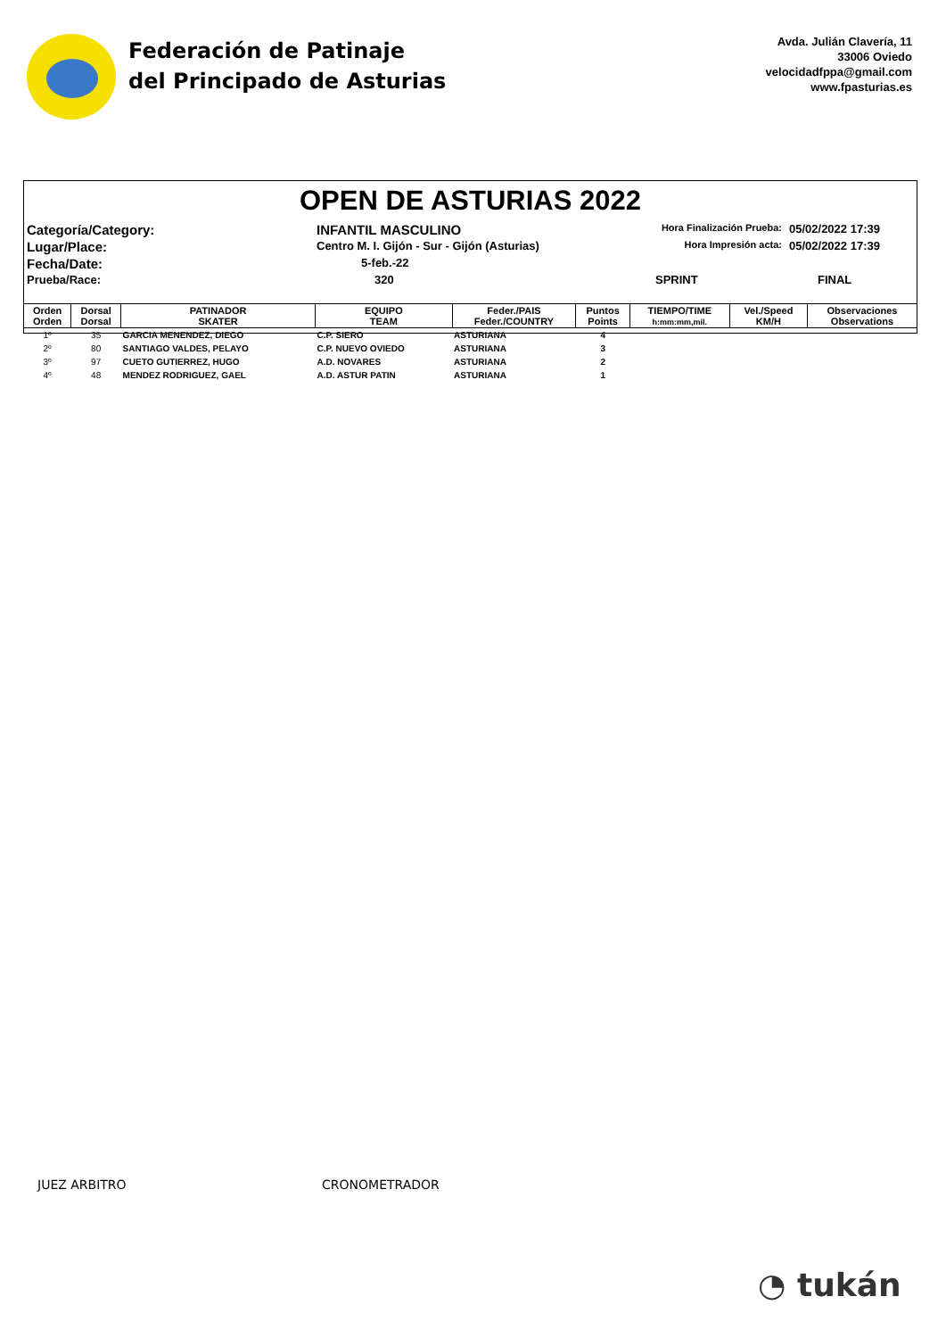Federación de Patinaje
del Principado de Asturias
Avda. Julián Clavería, 11
33006 Oviedo
velocidadfppa@gmail.com
www.fpasturias.es
OPEN DE ASTURIAS 2022
Categoría/Category:
INFANTIL MASCULINO
Hora Finalización Prueba:
05/02/2022 17:39
Lugar/Place:
Centro M. I. Gijón - Sur - Gijón (Asturias)
Hora Impresión acta:
05/02/2022 17:39
Fecha/Date:
5-feb.-22
Prueba/Race:
320
SPRINT
FINAL
| Orden Orden | Dorsal Dorsal | PATINADOR SKATER | EQUIPO TEAM | Feder./PAIS Feder./COUNTRY | Puntos Points | TIEMPO/TIME h:mm:mm,mil. | Vel./Speed KM/H | Observaciones Observations |
| --- | --- | --- | --- | --- | --- | --- | --- | --- |
| 1º | 35 | GARCIA MENENDEZ, DIEGO | C.P. SIERO | ASTURIANA | 4 | | | |
| 2º | 80 | SANTIAGO VALDES, PELAYO | C.P. NUEVO OVIEDO | ASTURIANA | 3 | | | |
| 3º | 97 | CUETO GUTIERREZ, HUGO | A.D. NOVARES | ASTURIANA | 2 | | | |
| 4º | 48 | MENDEZ RODRIGUEZ, GAEL | A.D. ASTUR PATIN | ASTURIANA | 1 | | | |
JUEZ ARBITRO CRONOMETRADOR
◔ tukán